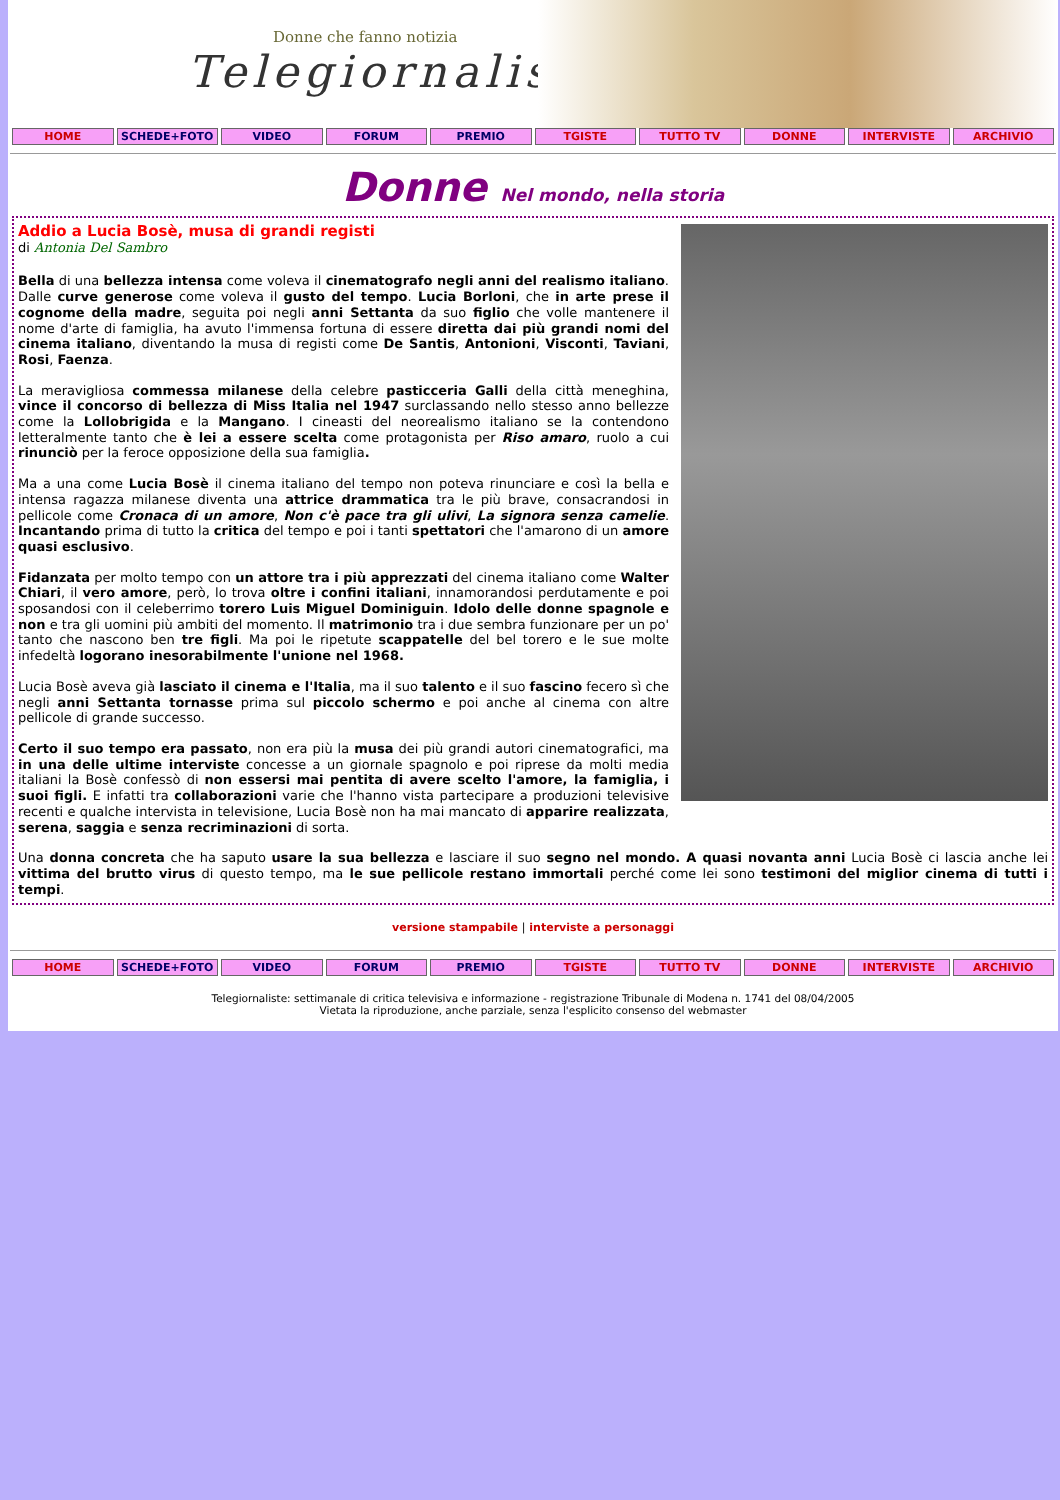Donne che fanno notizia
Telegiornaliste
HOME SCHEDE+FOTO VIDEO FORUM PREMIO TGISTE TUTTO TV DONNE INTERVISTE ARCHIVIO
Donne Nel mondo, nella storia
Addio a Lucia Bosè, musa di grandi registi
di Antonia Del Sambro
Bella di una bellezza intensa come voleva il cinematografo negli anni del realismo italiano. Dalle curve generose come voleva il gusto del tempo. Lucia Borloni, che in arte prese il cognome della madre, seguita poi negli anni Settanta da suo figlio che volle mantenere il nome d'arte di famiglia, ha avuto l'immensa fortuna di essere diretta dai più grandi nomi del cinema italiano, diventando la musa di registi come De Santis, Antonioni, Visconti, Taviani, Rosi, Faenza.
La meravigliosa commessa milanese della celebre pasticceria Galli della città meneghina, vince il concorso di bellezza di Miss Italia nel 1947 surclassando nello stesso anno bellezze come la Lollobrigida e la Mangano. I cineasti del neorealismo italiano se la contendono letteralmente tanto che è lei a essere scelta come protagonista per Riso amaro, ruolo a cui rinunciò per la feroce opposizione della sua famiglia.
Ma a una come Lucia Bosè il cinema italiano del tempo non poteva rinunciare e così la bella e intensa ragazza milanese diventa una attrice drammatica tra le più brave, consacrandosi in pellicole come Cronaca di un amore, Non c'è pace tra gli ulivi, La signora senza camelie. Incantando prima di tutto la critica del tempo e poi i tanti spettatori che l'amarono di un amore quasi esclusivo.
Fidanzata per molto tempo con un attore tra i più apprezzati del cinema italiano come Walter Chiari, il vero amore, però, lo trova oltre i confini italiani, innamorandosi perdutamente e poi sposandosi con il celeberrimo torero Luis Miguel Dominiguin. Idolo delle donne spagnole e non e tra gli uomini più ambiti del momento. Il matrimonio tra i due sembra funzionare per un po' tanto che nascono ben tre figli. Ma poi le ripetute scappatelle del bel torero e le sue molte infedeltà logorano inesorabilmente l'unione nel 1968.
Lucia Bosè aveva già lasciato il cinema e l'Italia, ma il suo talento e il suo fascino fecero sì che negli anni Settanta tornasse prima sul piccolo schermo e poi anche al cinema con altre pellicole di grande successo.
Certo il suo tempo era passato, non era più la musa dei più grandi autori cinematografici, ma in una delle ultime interviste concesse a un giornale spagnolo e poi riprese da molti media italiani la Bosè confessò di non essersi mai pentita di avere scelto l'amore, la famiglia, i suoi figli. E infatti tra collaborazioni varie che l'hanno vista partecipare a produzioni televisive recenti e qualche intervista in televisione, Lucia Bosè non ha mai mancato di apparire realizzata, serena, saggia e senza recriminazioni di sorta.
Una donna concreta che ha saputo usare la sua bellezza e lasciare il suo segno nel mondo. A quasi novanta anni Lucia Bosè ci lascia anche lei vittima del brutto virus di questo tempo, ma le sue pellicole restano immortali perché come lei sono testimoni del miglior cinema di tutti i tempi.
versione stampabile | interviste a personaggi
HOME SCHEDE+FOTO VIDEO FORUM PREMIO TGISTE TUTTO TV DONNE INTERVISTE ARCHIVIO
Telegiornaliste: settimanale di critica televisiva e informazione - registrazione Tribunale di Modena n. 1741 del 08/04/2005
Vietata la riproduzione, anche parziale, senza l'esplicito consenso del webmaster